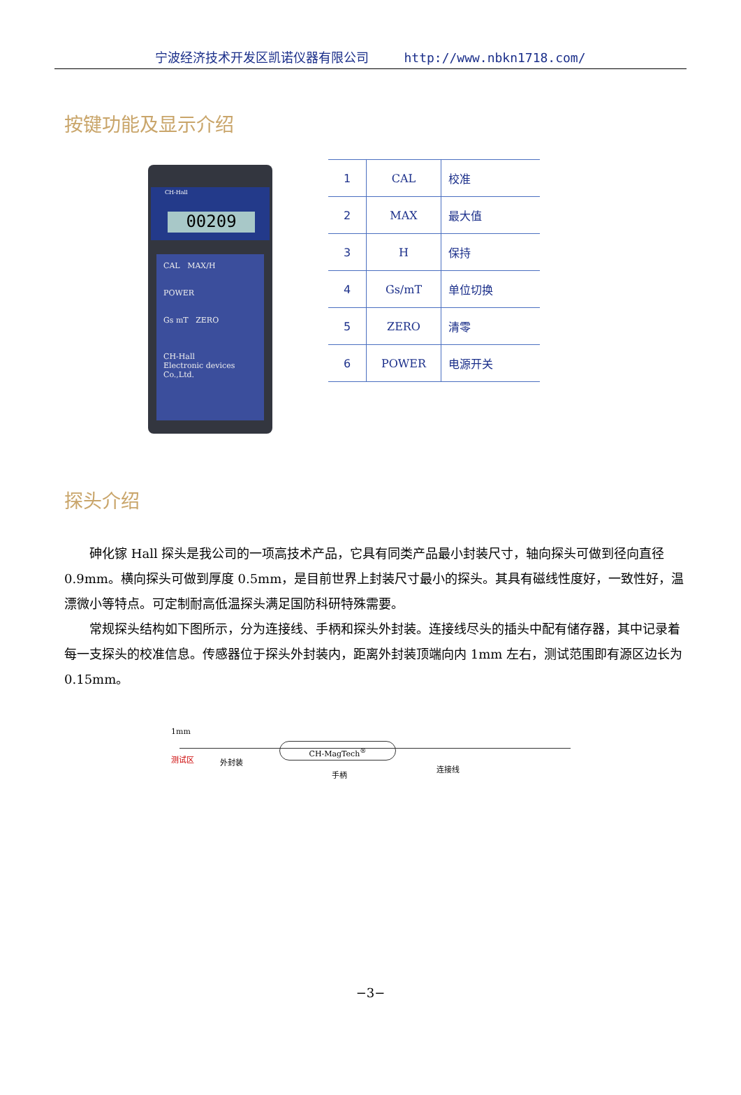宁波经济技术开发区凯诺仪器有限公司 http://www.nbkn1718.com/
按键功能及显示介绍
CH-Hall
00209
CAL MAX/H
POWER
Gs mT ZERO
CH-Hall
Electronic devices Co.,Ltd.
| 1 | CAL | 校准 |
| 2 | MAX | 最大值 |
| 3 | H | 保持 |
| 4 | Gs/mT | 单位切换 |
| 5 | ZERO | 清零 |
| 6 | POWER | 电源开关 |
探头介绍
砷化镓 Hall 探头是我公司的一项高技术产品，它具有同类产品最小封装尺寸，轴向探头可做到径向直径 0.9mm。横向探头可做到厚度 0.5mm，是目前世界上封装尺寸最小的探头。其具有磁线性度好，一致性好，温漂微小等特点。可定制耐高低温探头满足国防科研特殊需要。
常规探头结构如下图所示，分为连接线、手柄和探头外封装。连接线尽头的插头中配有储存器，其中记录着每一支探头的校准信息。传感器位于探头外封装内，距离外封装顶端向内 1mm 左右，测试范围即有源区边长为 0.15mm。
1mm
CH-MagTech<sup>®</sup>
测试区 外封装
手柄
连接线
−3−